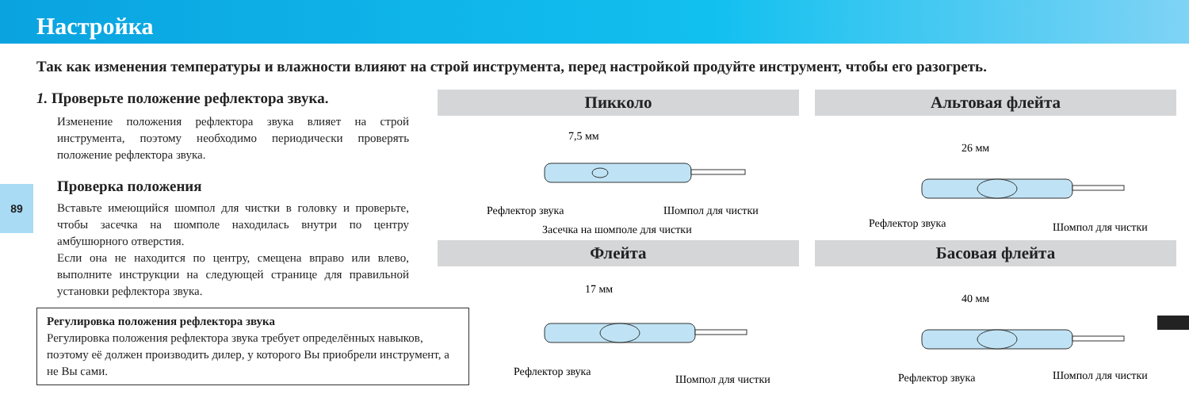Настройка
89
Так как изменения температуры и влажности влияют на строй инструмента, перед настройкой продуйте инструмент, чтобы его разогреть.
1. Проверьте положение рефлектора звука.
Изменение положения рефлектора звука влияет на строй инструмента, поэтому необходимо периодически проверять положение рефлектора звука.
Проверка положения
Вставьте имеющийся шомпол для чистки в головку и проверьте, чтобы засечка на шомполе находилась внутри по центру амбушюрного отверстия.
Если она не находится по центру, смещена вправо или влево, выполните инструкции на следующей странице для правильной установки рефлектора звука.
Регулировка положения рефлектора звука
Регулировка положения рефлектора звука требует определённых навыков, поэтому её должен производить дилер, у которого Вы приобрели инструмент, а не Вы сами.
Пикколо
7,5 мм
Рефлектор звука
Шомпол для чистки
Засечка на шомполе для чистки
Альтовая флейта
26 мм
Рефлектор звука
Шомпол для чистки
Флейта
17 мм
Рефлектор звука
Шомпол для чистки
Басовая флейта
40 мм
Рефлектор звука
Шомпол для чистки